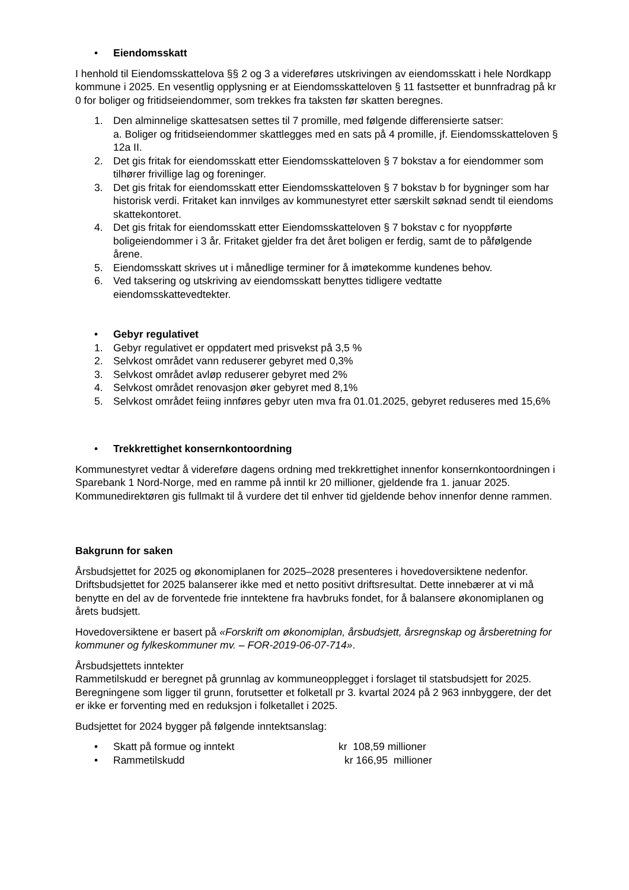• Eiendomsskatt
I henhold til Eiendomsskattelova §§ 2 og 3 a videreføres utskrivingen av eiendomsskatt i hele Nordkapp kommune i 2025. En vesentlig opplysning er at Eiendomsskatteloven § 11 fastsetter et bunnfradrag på kr 0 for boliger og fritidseiendommer, som trekkes fra taksten før skatten beregnes.
1. Den alminnelige skattesatsen settes til 7 promille, med følgende differensierte satser:
a. Boliger og fritidseiendommer skattlegges med en sats på 4 promille, jf. Eiendomsskatteloven § 12a II.
2. Det gis fritak for eiendomsskatt etter Eiendomsskatteloven § 7 bokstav a for eiendommer som tilhører frivillige lag og foreninger.
3. Det gis fritak for eiendomsskatt etter Eiendomsskatteloven § 7 bokstav b for bygninger som har historisk verdi. Fritaket kan innvilges av kommunestyret etter særskilt søknad sendt til eiendoms skattekontoret.
4. Det gis fritak for eiendomsskatt etter Eiendomsskatteloven § 7 bokstav c for nyoppførte boligeiendommer i 3 år. Fritaket gjelder fra det året boligen er ferdig, samt de to påfølgende årene.
5. Eiendomsskatt skrives ut i månedlige terminer for å imøtekomme kundenes behov.
6. Ved taksering og utskriving av eiendomsskatt benyttes tidligere vedtatte eiendomsskattevedtekter.
• Gebyr regulativet
1. Gebyr regulativet er oppdatert med prisvekst på 3,5 %
2. Selvkost området vann reduserer gebyret med 0,3%
3. Selvkost området avløp reduserer gebyret med 2%
4. Selvkost området renovasjon øker gebyret med 8,1%
5. Selvkost området feiing innføres gebyr uten mva fra 01.01.2025, gebyret reduseres med 15,6%
• Trekkrettighet konsernkontoordning
Kommunestyret vedtar å videreføre dagens ordning med trekkrettighet innenfor konsernkontoordningen i Sparebank 1 Nord-Norge, med en ramme på inntil kr 20 millioner, gjeldende fra 1. januar 2025. Kommunedirektøren gis fullmakt til å vurdere det til enhver tid gjeldende behov innenfor denne rammen.
Bakgrunn for saken
Årsbudsjettet for 2025 og økonomiplanen for 2025–2028 presenteres i hovedoversiktene nedenfor. Driftsbudsjettet for 2025 balanserer ikke med et netto positivt driftsresultat. Dette innebærer at vi må benytte en del av de forventede frie inntektene fra havbruks fondet, for å balansere økonomiplanen og årets budsjett.
Hovedoversiktene er basert på «Forskrift om økonomiplan, årsbudsjett, årsregnskap og årsberetning for kommuner og fylkeskommuner mv. – FOR-2019-06-07-714».
Årsbudsjettets inntekter
Rammetilskudd er beregnet på grunnlag av kommuneopplegget i forslaget til statsbudsjett for 2025. Beregningene som ligger til grunn, forutsetter et folketall pr 3. kvartal 2024 på 2 963 innbyggere, der det er ikke er forventing med en reduksjon i folketallet i 2025.
Budsjettet for 2024 bygger på følgende inntektsanslag:
• Skatt på formue og inntekt kr 108,59 millioner
• Rammetilskudd kr 166,95 millioner